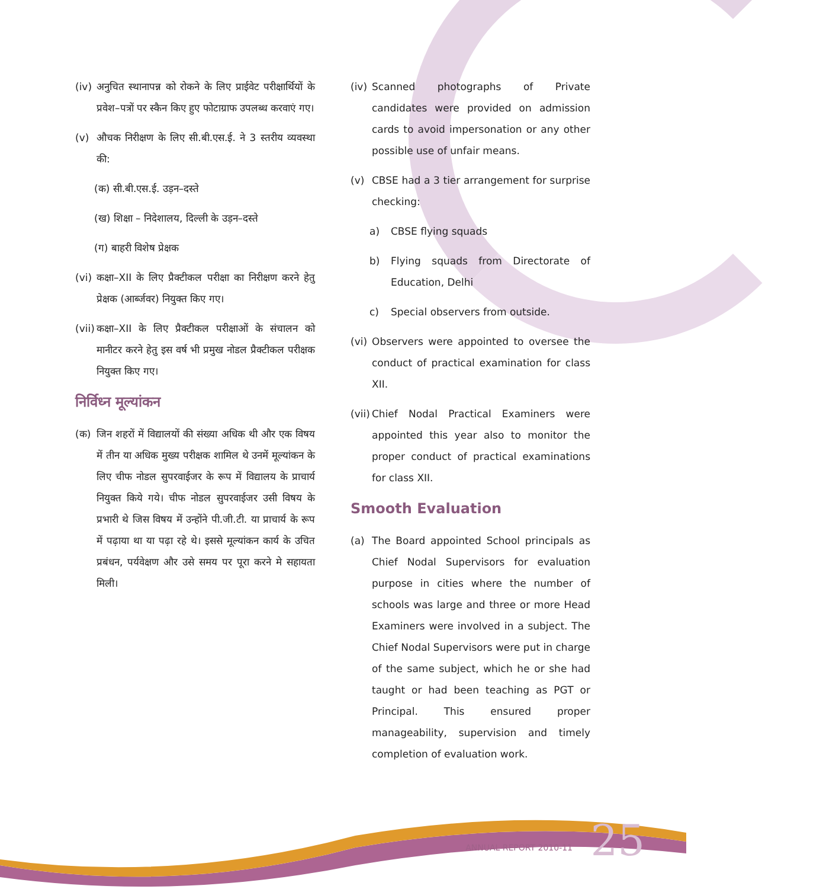(iv) अनुचित स्थानापन्न को रोकने के लिए प्राईवेट परीक्षार्थियों के प्रवेश–पत्रों पर स्कैन किए हुए फोटाग्राफ उपलब्ध करवाएं गए।
(v) औचक निरीक्षण के लिए सी.बी.एस.ई. ने 3 स्तरीय व्यवस्था की:
(क) सी.बी.एस.ई. उड़न–दस्ते
(ख) शिक्षा – निदेशालय, दिल्ली के उड़न–दस्ते
(ग) बाहरी विशेष प्रेक्षक
(vi) कक्षा–XII के लिए प्रैक्टीकल परीक्षा का निरीक्षण करने हेतु प्रेक्षक (आर्ब्जवर) नियुक्त किए गए।
(vii) कक्षा–XII के लिए प्रैक्टीकल परीक्षाओं के संचालन को मानीटर करने हेतु इस वर्ष भी प्रमुख नोडल प्रैक्टीकल परीक्षक नियुक्त किए गए।
निर्विध्न मूल्यांकन
(क) जिन शहरों में विद्यालयों की संख्या अधिक थी और एक विषय में तीन या अधिक मुख्य परीक्षक शामिल थे उनमें मूल्यांकन के लिए चीफ नोडल सुपरवाईजर के रूप में विद्यालय के प्राचार्य नियुक्त किये गये। चीफ नोडल सुपरवाईजर उसी विषय के प्रभारी थे जिस विषय में उन्होंने पी.जी.टी. या प्राचार्य के रूप में पढ़ाया था या पढ़ा रहे थे। इससे मूल्यांकन कार्य के उचित प्रबंधन, पर्यवेक्षण और उसे समय पर पूरा करने मे सहायता मिली।
(iv) Scanned photographs of Private candidates were provided on admission cards to avoid impersonation or any other possible use of unfair means.
(v) CBSE had a 3 tier arrangement for surprise checking:
a) CBSE flying squads
b) Flying squads from Directorate of Education, Delhi
c) Special observers from outside.
(vi) Observers were appointed to oversee the conduct of practical examination for class XII.
(vii) Chief Nodal Practical Examiners were appointed this year also to monitor the proper conduct of practical examinations for class XII.
Smooth Evaluation
(a) The Board appointed School principals as Chief Nodal Supervisors for evaluation purpose in cities where the number of schools was large and three or more Head Examiners were involved in a subject. The Chief Nodal Supervisors were put in charge of the same subject, which he or she had taught or had been teaching as PGT or Principal. This ensured proper manageability, supervision and timely completion of evaluation work.
ANNUAL REPORT 2010-11 25